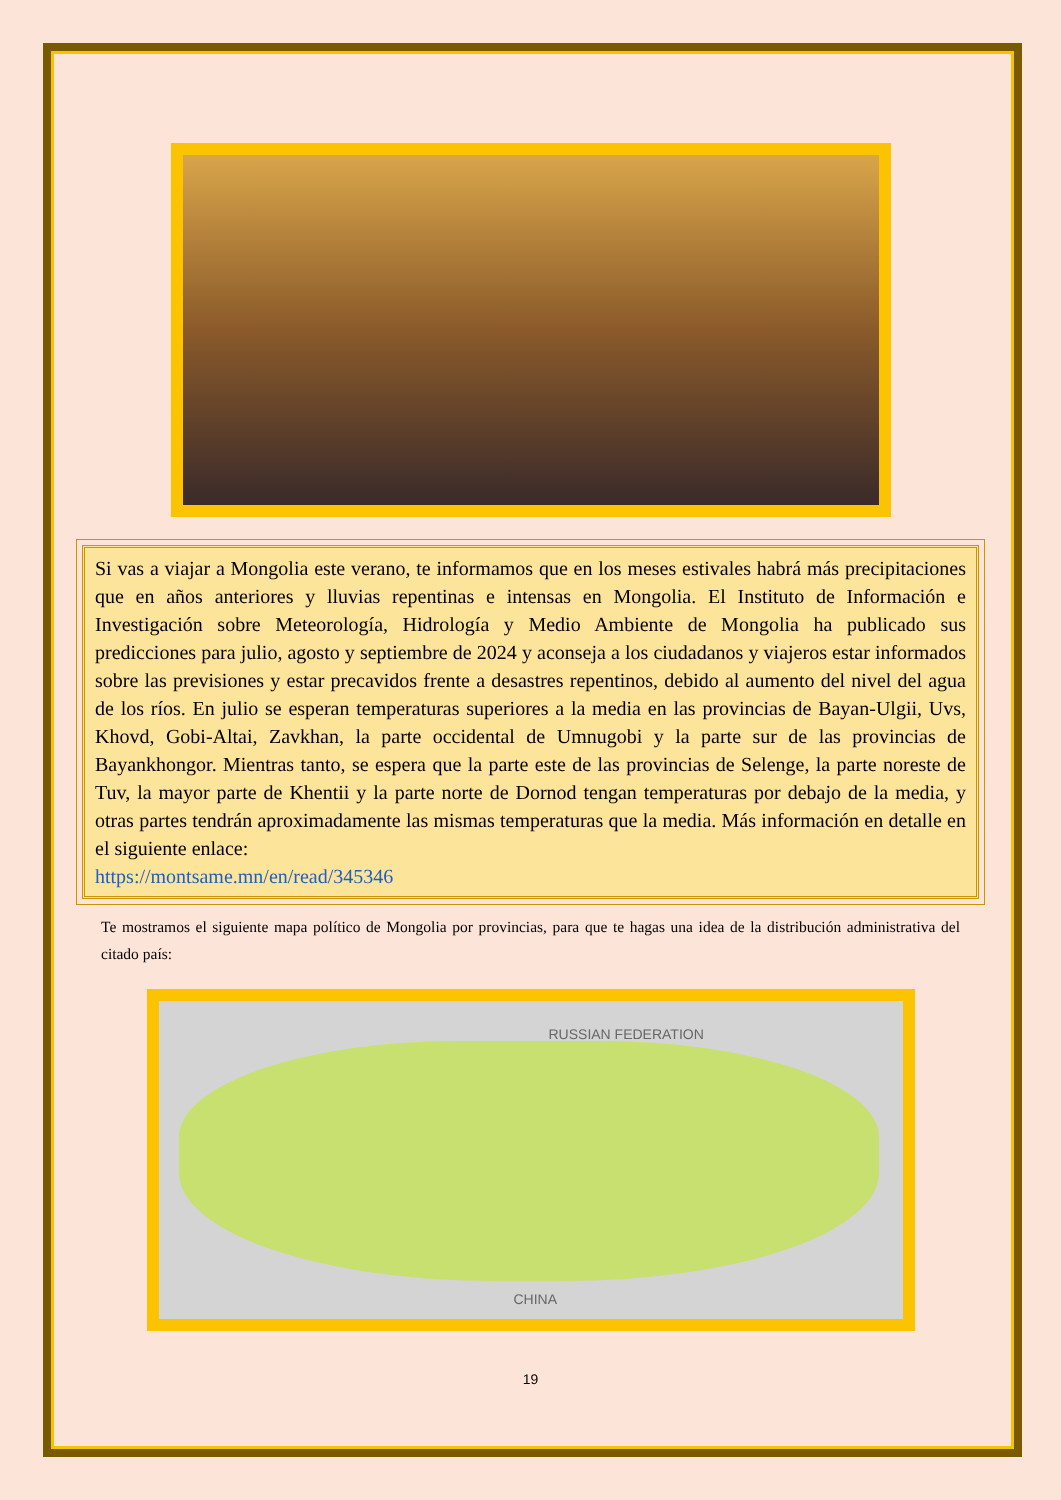Si vas a viajar a Mongolia este verano, te informamos que en los meses estivales habrá más precipitaciones que en años anteriores y lluvias repentinas e intensas en Mongolia. El Instituto de Información e Investigación sobre Meteorología, Hidrología y Medio Ambiente de Mongolia ha publicado sus predicciones para julio, agosto y septiembre de 2024 y aconseja a los ciudadanos y viajeros estar informados sobre las previsiones y estar precavidos frente a desastres repentinos, debido al aumento del nivel del agua de los ríos. En julio se esperan temperaturas superiores a la media en las provincias de Bayan-Ulgii, Uvs, Khovd, Gobi-Altai, Zavkhan, la parte occidental de Umnugobi y la parte sur de las provincias de Bayankhongor. Mientras tanto, se espera que la parte este de las provincias de Selenge, la parte noreste de Tuv, la mayor parte de Khentii y la parte norte de Dornod tengan temperaturas por debajo de la media, y otras partes tendrán aproximadamente las mismas temperaturas que la media. Más información en detalle en el siguiente enlace:
https://montsame.mn/en/read/345346
Te mostramos el siguiente mapa político de Mongolia por provincias, para que te hagas una idea de la distribución administrativa del citado país:
RUSSIAN FEDERATION
CHINA
19